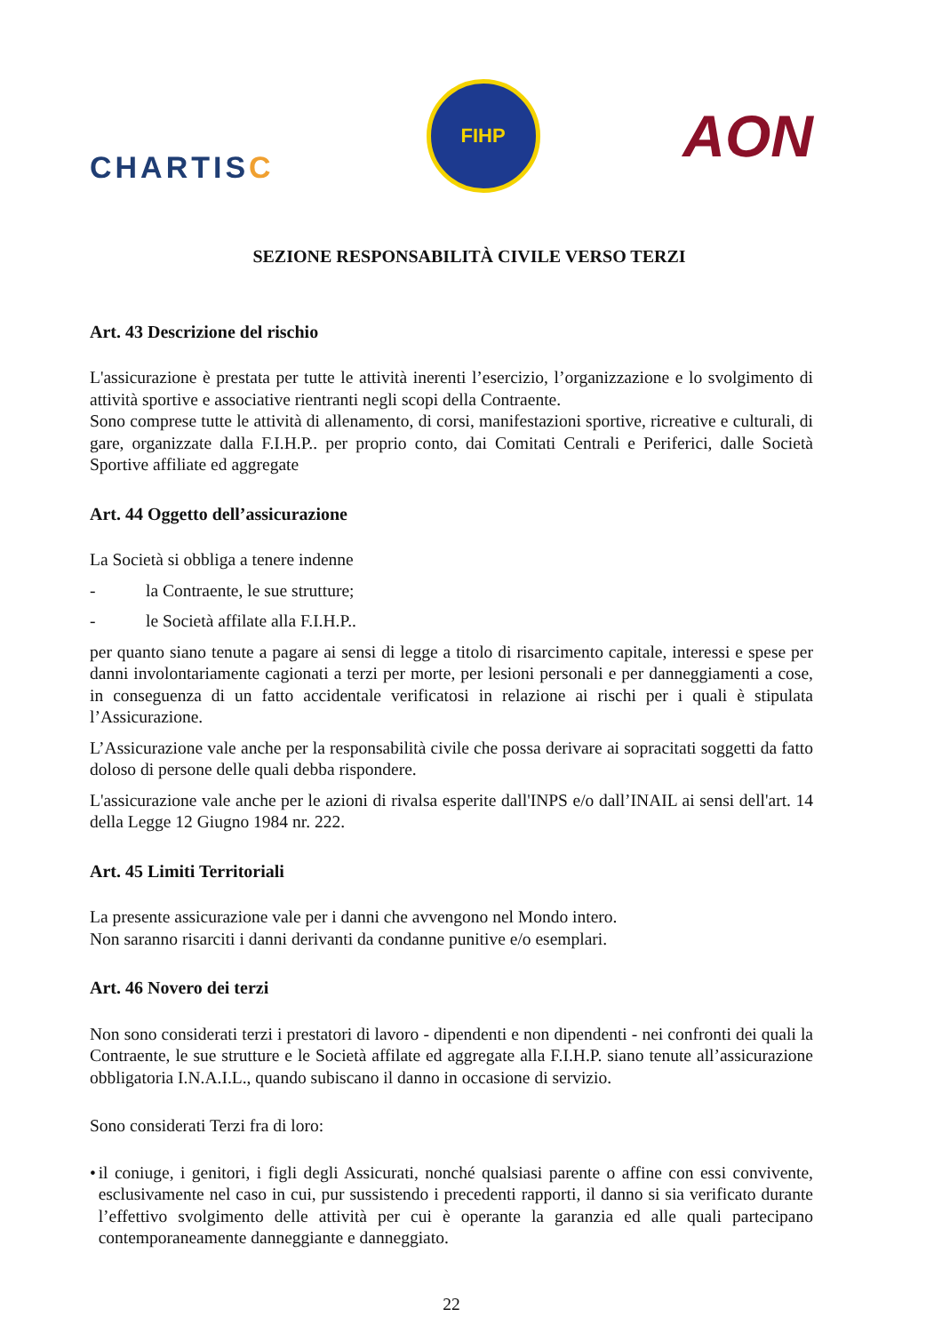CHARTISC
FIHP
AON
SEZIONE RESPONSABILITÀ CIVILE VERSO TERZI
Art. 43 Descrizione del rischio
L'assicurazione è prestata per tutte le attività inerenti l’esercizio, l’organizzazione e lo svolgimento di attività sportive e associative rientranti negli scopi della Contraente.
Sono comprese tutte le attività di allenamento, di corsi, manifestazioni sportive, ricreative e culturali, di gare, organizzate dalla F.I.H.P.. per proprio conto, dai Comitati Centrali e Periferici, dalle Società Sportive affiliate ed aggregate
Art. 44 Oggetto dell’assicurazione
La Società si obbliga a tenere indenne
- la Contraente, le sue strutture;
- le Società affilate alla F.I.H.P..
per quanto siano tenute a pagare ai sensi di legge a titolo di risarcimento capitale, interessi e spese per danni involontariamente cagionati a terzi per morte, per lesioni personali e per danneggiamenti a cose, in conseguenza di un fatto accidentale verificatosi in relazione ai rischi per i quali è stipulata l’Assicurazione.
L’Assicurazione vale anche per la responsabilità civile che possa derivare ai sopracitati soggetti da fatto doloso di persone delle quali debba rispondere.
L'assicurazione vale anche per le azioni di rivalsa esperite dall'INPS e/o dall’INAIL ai sensi dell'art. 14 della Legge 12 Giugno 1984 nr. 222.
Art. 45 Limiti Territoriali
La presente assicurazione vale per i danni che avvengono nel Mondo intero.
Non saranno risarciti i danni derivanti da condanne punitive e/o esemplari.
Art. 46 Novero dei terzi
Non sono considerati terzi i prestatori di lavoro - dipendenti e non dipendenti - nei confronti dei quali la Contraente, le sue strutture e le Società affilate ed aggregate alla F.I.H.P. siano tenute all’assicurazione obbligatoria I.N.A.I.L., quando subiscano il danno in occasione di servizio.
Sono considerati Terzi fra di loro:
• il coniuge, i genitori, i figli degli Assicurati, nonché qualsiasi parente o affine con essi convivente, esclusivamente nel caso in cui, pur sussistendo i precedenti rapporti, il danno si sia verificato durante l’effettivo svolgimento delle attività per cui è operante la garanzia ed alle quali partecipano contemporaneamente danneggiante e danneggiato.
22